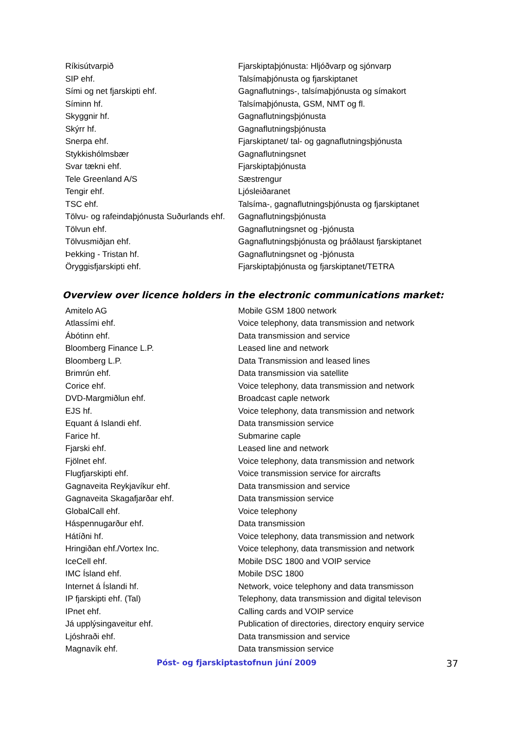| Ríkisútvarpið | Fjarskiptaþjónusta: Hljóðvarp og sjónvarp |
| SIP ehf. | Talsímaþjónusta og fjarskiptanet |
| Sími og net fjarskipti ehf. | Gagnaflutnings-, talsímaþjónusta og símakort |
| Síminn hf. | Talsímaþjónusta, GSM, NMT og fl. |
| Skyggnir hf. | Gagnaflutningsþjónusta |
| Skýrr hf. | Gagnaflutningsþjónusta |
| Snerpa ehf. | Fjarskiptanet/ tal- og gagnaflutningsþjónusta |
| Stykkishólmsbær | Gagnaflutningsnet |
| Svar tækni ehf. | Fjarskiptaþjónusta |
| Tele Greenland A/S | Sæstrengur |
| Tengir ehf. | Ljósleiðaranet |
| TSC ehf. | Talsíma-, gagnaflutningsþjónusta og fjarskiptanet |
| Tölvu- og rafeindaþjónusta Suðurlands ehf. | Gagnaflutningsþjónusta |
| Tölvun ehf. | Gagnaflutningsnet og -þjónusta |
| Tölvusmiðjan ehf. | Gagnaflutningsþjónusta og þráðlaust fjarskiptanet |
| Þekking - Tristan hf. | Gagnaflutningsnet og -þjónusta |
| Öryggisfjarskipti ehf. | Fjarskiptaþjónusta og fjarskiptanet/TETRA |
Overview over licence holders in the electronic communications market:
| Amitelo AG | Mobile GSM 1800 network |
| Atlassími ehf. | Voice telephony, data transmission and network |
| Ábótinn ehf. | Data transmission and service |
| Bloomberg Finance L.P. | Leased line and network |
| Bloomberg L.P. | Data Transmission and leased lines |
| Brimrún ehf. | Data transmission via satellite |
| Corice ehf. | Voice telephony, data transmission and network |
| DVD-Margmiðlun ehf. | Broadcast caple network |
| EJS hf. | Voice telephony, data transmission and network |
| Equant á Islandi ehf. | Data transmission service |
| Farice hf. | Submarine caple |
| Fjarski ehf. | Leased line and network |
| Fjölnet ehf. | Voice telephony, data transmission and network |
| Flugfjarskipti ehf. | Voice transmission service for aircrafts |
| Gagnaveita Reykjavíkur ehf. | Data transmission and service |
| Gagnaveita Skagafjarðar ehf. | Data transmission service |
| GlobalCall ehf. | Voice telephony |
| Háspennugarður ehf. | Data transmission |
| Hátíðni hf. | Voice telephony, data transmission and network |
| Hringiðan ehf./Vortex Inc. | Voice telephony, data transmission and network |
| IceCell ehf. | Mobile DSC 1800 and VOIP service |
| IMC Ísland ehf. | Mobile DSC 1800 |
| Internet á Íslandi hf. | Network, voice telephony and data transmisson |
| IP fjarskipti ehf. (Tal) | Telephony, data transmission and digital televison |
| IPnet ehf. | Calling cards and VOIP service |
| Já upplýsingaveitur ehf. | Publication of directories, directory enquiry service |
| Ljóshraði ehf. | Data transmission and service |
| Magnavík ehf. | Data transmission service |
Póst- og fjarskiptastofnun júní 2009 37